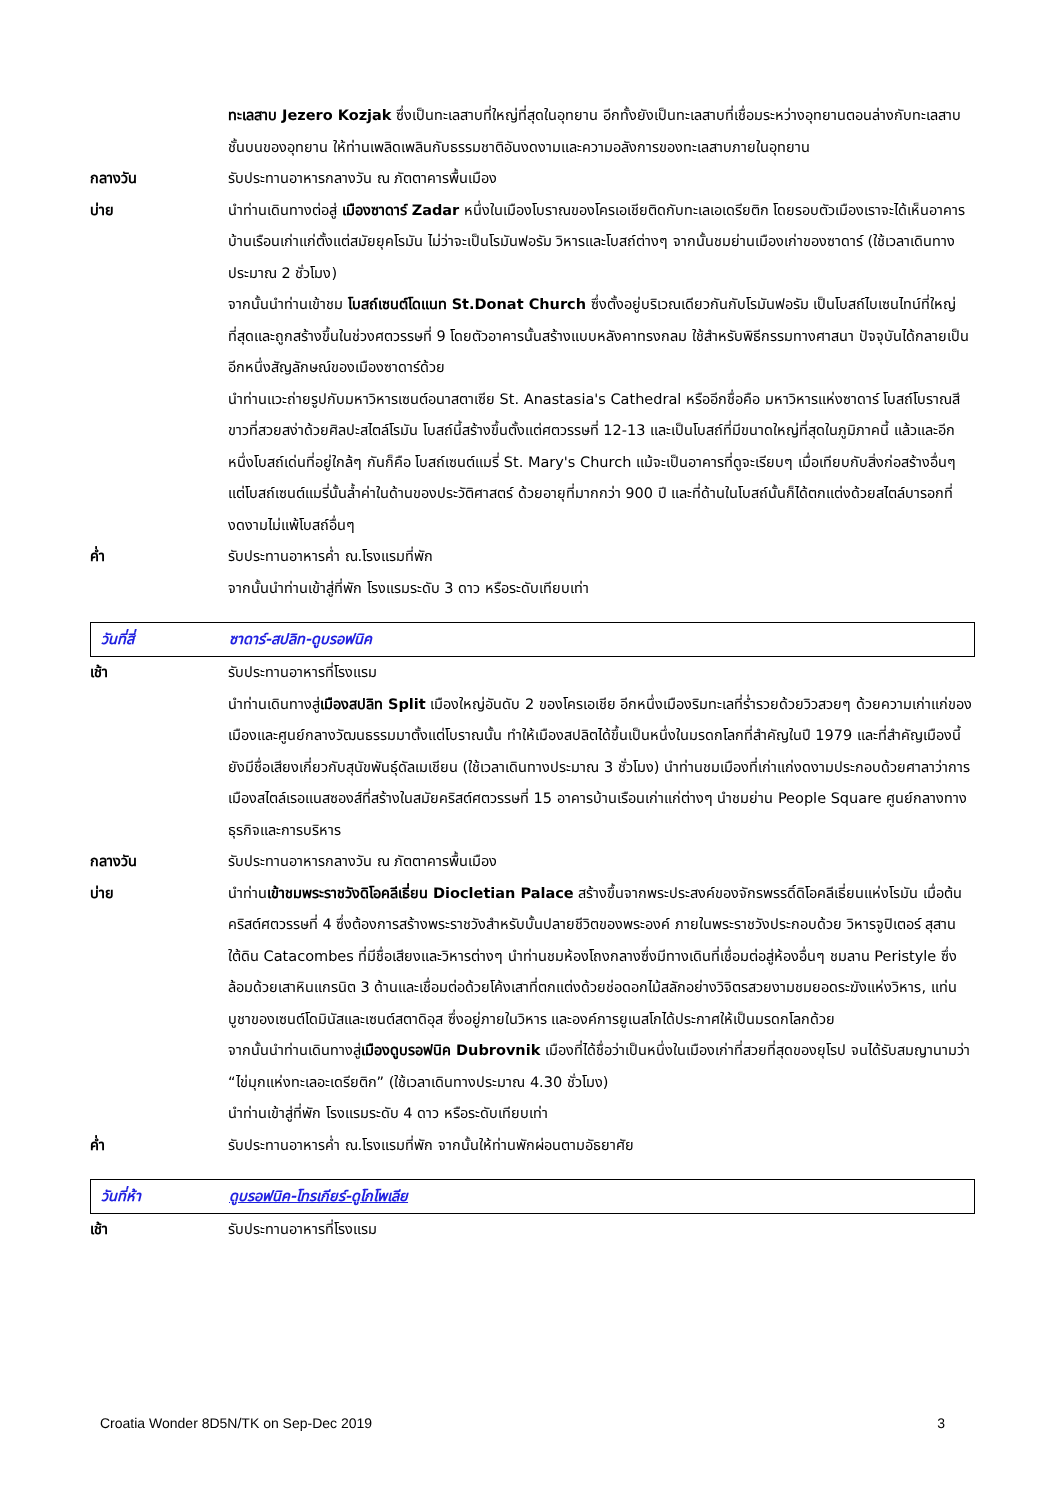ทะเลสาบ Jezero Kozjak ซึ่งเป็นทะเลสาบที่ใหญ่ที่สุดในอุทยาน อีกทั้งยังเป็นทะเลสาบที่เชื่อมระหว่างอุทยานตอนล่างกับทะเลสาบชั้นบนของอุทยาน ให้ท่านเพลิดเพลินกับธรรมชาติอันงดงามและความอลังการของทะเลสาบภายในอุทยาน
กลางวัน รับประทานอาหารกลางวัน ณ ภัตตาคารพื้นเมือง
บ่าย นำท่านเดินทางต่อสู่ เมืองซาดาร์ Zadar หนึ่งในเมืองโบราณของโครเอเชียติดกับทะเลเอเดรียติก โดยรอบตัวเมืองเราจะได้เห็นอาคารบ้านเรือนเก่าแก่ตั้งแต่สมัยยุคโรมัน ไม่ว่าจะเป็นโรมันฟอรัม วิหารและโบสถ์ต่างๆ จากนั้นชมย่านเมืองเก่าของซาดาร์ (ใช้เวลาเดินทางประมาณ 2 ชั่วโมง)
จากนั้นนำท่านเข้าชม โบสถ์เซนต์โดแนท St.Donat Church ซึ่งตั้งอยู่บริเวณเดียวกันกับโรมันฟอรัม เป็นโบสถ์ไบเซนไทน์ที่ใหญ่ที่สุดและถูกสร้างขึ้นในช่วงศตวรรษที่ 9 โดยตัวอาคารนั้นสร้างแบบหลังคาทรงกลม ใช้สำหรับพิธีกรรมทางศาสนา ปัจจุบันได้กลายเป็นอีกหนึ่งสัญลักษณ์ของเมืองซาดาร์ด้วย
นำท่านแวะถ่ายรูปกับมหาวิหารเซนต์อนาสตาเซีย St. Anastasia's Cathedral หรืออีกชื่อคือ มหาวิหารแห่งซาดาร์ โบสถ์โบราณสีขาวที่สวยสง่าด้วยศิลปะสไตล์โรมัน โบสถ์นี้สร้างขึ้นตั้งแต่ศตวรรษที่ 12-13 และเป็นโบสถ์ที่มีขนาดใหญ่ที่สุดในภูมิภาคนี้ แล้วและอีกหนึ่งโบสถ์เด่นที่อยู่ใกล้ๆ กันก็คือ โบสถ์เซนต์แมรี่ St. Mary's Church แม้จะเป็นอาคารที่ดูจะเรียบๆ เมื่อเทียบกับสิ่งก่อสร้างอื่นๆ แต่โบสถ์เซนต์แมรี่นั้นล้ำค่าในด้านของประวัติศาสตร์ ด้วยอายุที่มากกว่า 900 ปี และที่ด้านในโบสถ์นั้นก็ได้ตกแต่งด้วยสไตล์บารอกที่งดงามไม่แพ้โบสถ์อื่นๆ
ค่ำ รับประทานอาหารค่ำ ณ.โรงแรมที่พัก
จากนั้นนำท่านเข้าสู่ที่พัก โรงแรมระดับ 3 ดาว หรือระดับเทียบเท่า
วันที่สี่ ซาดาร์-สปลิท-ดูบรอฟนิค
เช้า รับประทานอาหารที่โรงแรม
นำท่านเดินทางสู่เมืองสปลิท Split เมืองใหญ่อันดับ 2 ของโครเอเชีย อีกหนึ่งเมืองริมทะเลที่ร่ำรวยด้วยวิวสวยๆ ด้วยความเก่าแก่ของเมืองและศูนย์กลางวัฒนธรรมมาตั้งแต่โบราณนั้น ทำให้เมืองสปลิตได้ขึ้นเป็นหนึ่งในมรดกโลกที่สำคัญในปี 1979 และที่สำคัญเมืองนี้ยังมีชื่อเสียงเกี่ยวกับสุนัขพันธุ์ดัลเมเชียน (ใช้เวลาเดินทางประมาณ 3 ชั่วโมง) นำท่านชมเมืองที่เก่าแก่งดงามประกอบด้วยศาลาว่าการเมืองสไตล์เรอแนสซองส์ที่สร้างในสมัยคริสต์ศตวรรษที่ 15 อาคารบ้านเรือนเก่าแก่ต่างๆ นำชมย่าน People Square ศูนย์กลางทางธุรกิจและการบริหาร
กลางวัน รับประทานอาหารกลางวัน ณ ภัตตาคารพื้นเมือง
บ่าย นำท่านเข้าชมพระราชวังดิโอคลีเธี่ยน Diocletian Palace สร้างขึ้นจากพระประสงค์ของจักรพรรดิ์ดิโอคลีเธี่ยนแห่งโรมัน เมื่อต้นคริสต์ศตวรรษที่ 4 ซึ่งต้องการสร้างพระราชวังสำหรับบั้นปลายชีวิตของพระองค์ ภายในพระราชวังประกอบด้วย วิหารจูปิเตอร์ สุสานใต้ดิน Catacombes ที่มีชื่อเสียงและวิหารต่างๆ นำท่านชมห้องโถงกลางซึ่งมีทางเดินที่เชื่อมต่อสู่ห้องอื่นๆ ชมลาน Peristyle ซึ่งล้อมด้วยเสาหินแกรนิต 3 ด้านและเชื่อมต่อด้วยโค้งเสาที่ตกแต่งด้วยช่อดอกไม้สลักอย่างวิจิตรสวยงามชมยอดระฆังแห่งวิหาร, แท่นบูชาของเซนต์โดมินัสและเซนต์สตาดิอุส ซึ่งอยู่ภายในวิหาร และองค์การยูเนสโกได้ประกาศให้เป็นมรดกโลกด้วย
จากนั้นนำท่านเดินทางสู่เมืองดูบรอฟนิค Dubrovnik เมืองที่ได้ชื่อว่าเป็นหนึ่งในเมืองเก่าที่สวยที่สุดของยุโรป จนได้รับสมญานามว่า “ไข่มุกแห่งทะเลอะเดรียติก” (ใช้เวลาเดินทางประมาณ 4.30 ชั่วโมง)
นำท่านเข้าสู่ที่พัก โรงแรมระดับ 4 ดาว หรือระดับเทียบเท่า
ค่ำ รับประทานอาหารค่ำ ณ.โรงแรมที่พัก จากนั้นให้ท่านพักผ่อนตามอัธยาศัย
วันที่ห้า ดูบรอฟนิค-โทรเกียร์-ดูโกโพเลีย
เช้า รับประทานอาหารที่โรงแรม
Croatia Wonder 8D5N/TK on Sep-Dec 2019 3